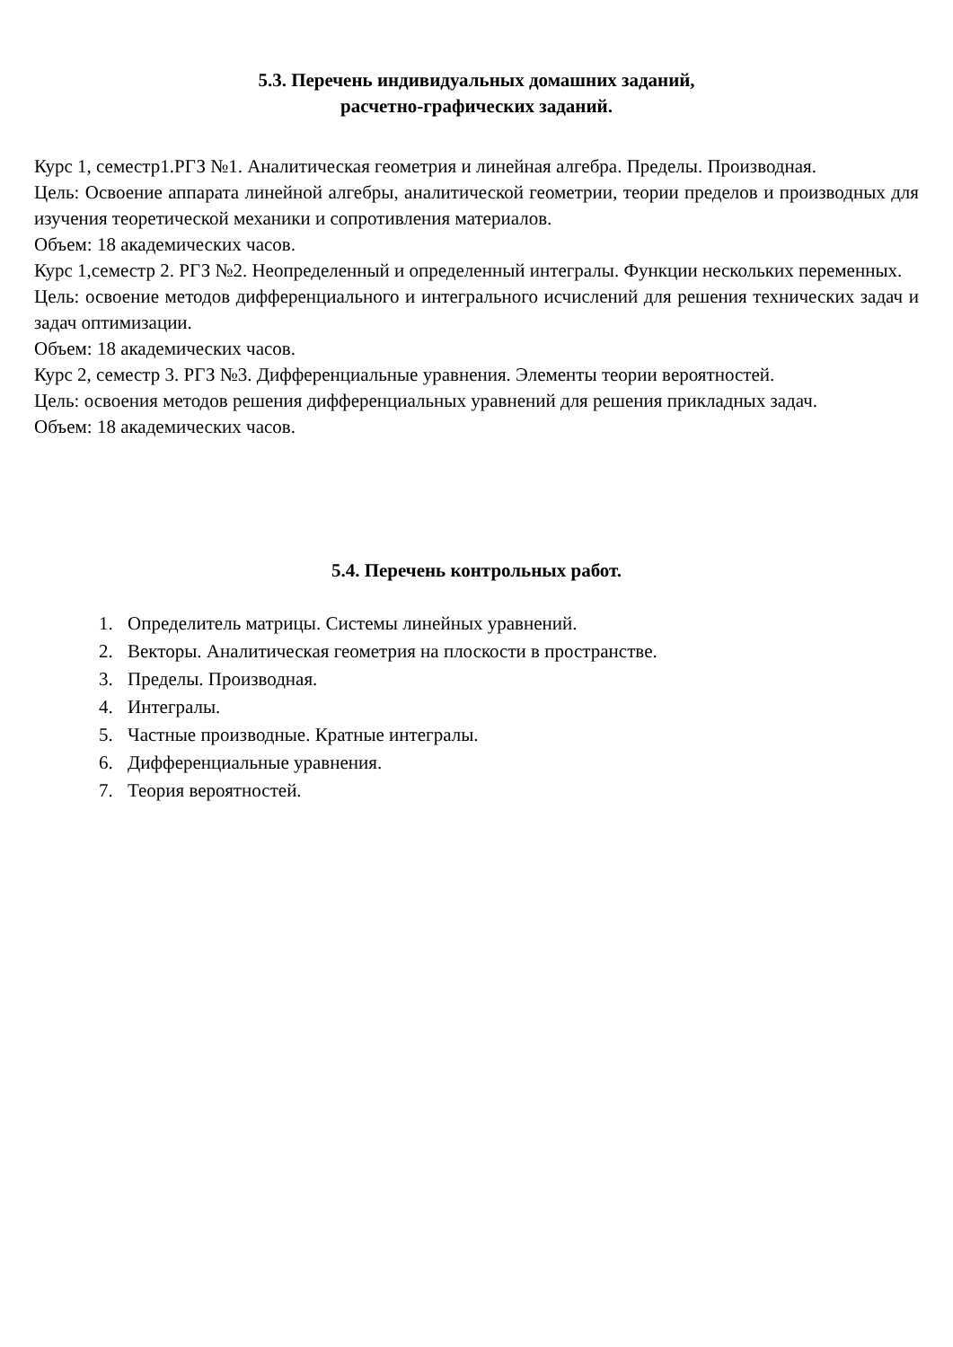5.3. Перечень индивидуальных домашних заданий,
расчетно-графических заданий.
Курс 1, семестр1.РГЗ №1. Аналитическая геометрия и линейная алгебра. Пределы. Производная.
Цель: Освоение аппарата линейной алгебры, аналитической геометрии, теории пределов и производных для изучения теоретической механики и сопротивления материалов.
Объем: 18 академических часов.
Курс 1,семестр 2. РГЗ №2. Неопределенный и определенный интегралы. Функции нескольких переменных.
Цель: освоение методов дифференциального и интегрального исчислений для решения технических задач и задач оптимизации.
Объем: 18 академических часов.
Курс 2, семестр 3. РГЗ №3. Дифференциальные уравнения. Элементы теории вероятностей.
Цель: освоения методов решения дифференциальных уравнений для решения прикладных задач.
Объем: 18 академических часов.
5.4. Перечень контрольных работ.
1. Определитель матрицы. Системы линейных уравнений.
2. Векторы. Аналитическая геометрия на плоскости в пространстве.
3. Пределы. Производная.
4. Интегралы.
5. Частные производные. Кратные интегралы.
6. Дифференциальные уравнения.
7. Теория вероятностей.